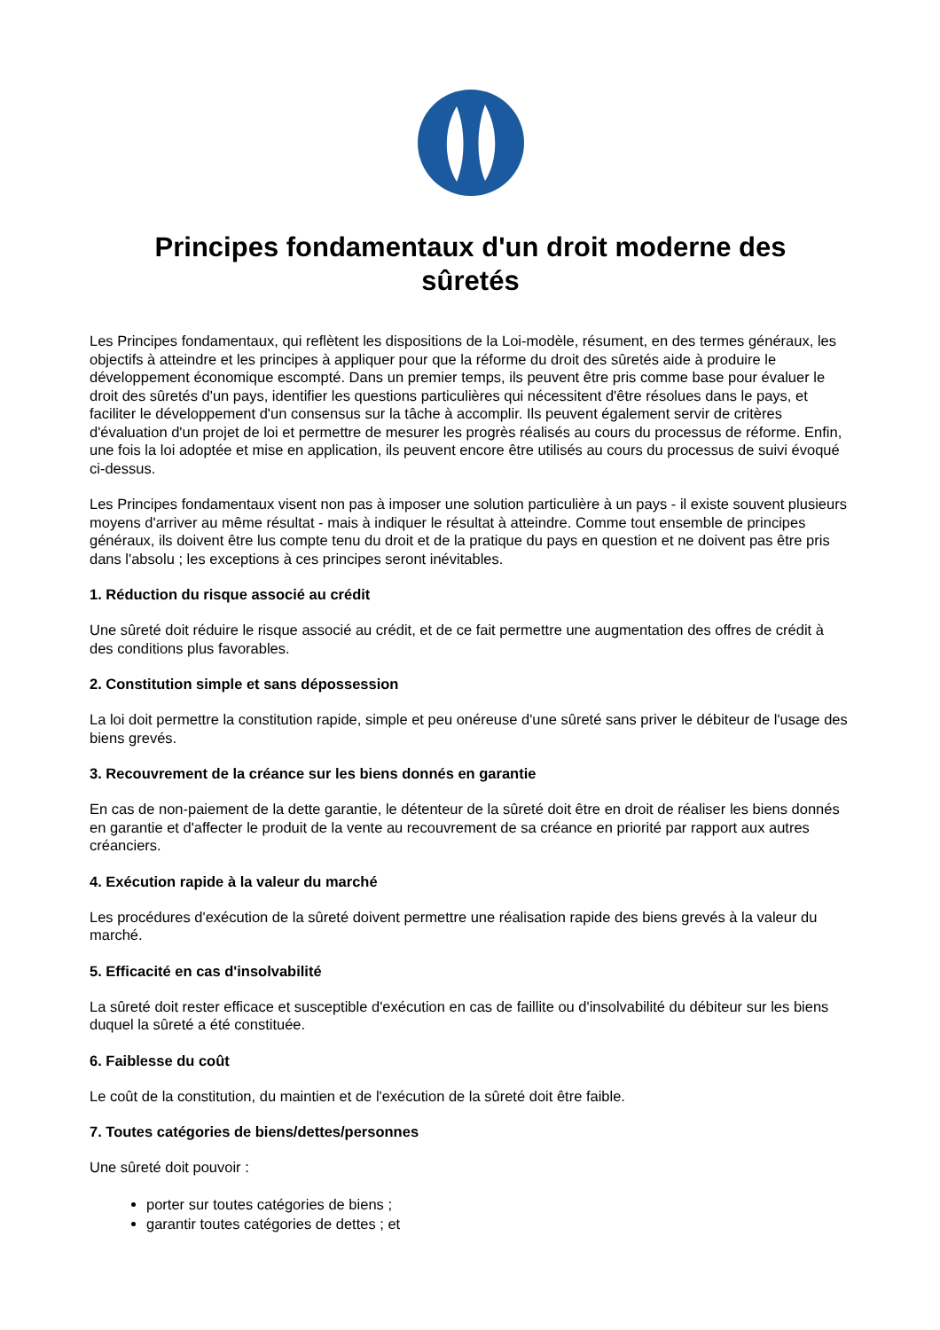Principes fondamentaux d'un droit moderne des sûretés
Les Principes fondamentaux, qui reflètent les dispositions de la Loi-modèle, résument, en des termes généraux, les objectifs à atteindre et les principes à appliquer pour que la réforme du droit des sûretés aide à produire le développement économique escompté. Dans un premier temps, ils peuvent être pris comme base pour évaluer le droit des sûretés d'un pays, identifier les questions particulières qui nécessitent d'être résolues dans le pays, et faciliter le développement d'un consensus sur la tâche à accomplir. Ils peuvent également servir de critères d'évaluation d'un projet de loi et permettre de mesurer les progrès réalisés au cours du processus de réforme. Enfin, une fois la loi adoptée et mise en application, ils peuvent encore être utilisés au cours du processus de suivi évoqué ci-dessus.
Les Principes fondamentaux visent non pas à imposer une solution particulière à un pays - il existe souvent plusieurs moyens d'arriver au même résultat - mais à indiquer le résultat à atteindre. Comme tout ensemble de principes généraux, ils doivent être lus compte tenu du droit et de la pratique du pays en question et ne doivent pas être pris dans l'absolu ; les exceptions à ces principes seront inévitables.
1. Réduction du risque associé au crédit
Une sûreté doit réduire le risque associé au crédit, et de ce fait permettre une augmentation des offres de crédit à des conditions plus favorables.
2. Constitution simple et sans dépossession
La loi doit permettre la constitution rapide, simple et peu onéreuse d'une sûreté sans priver le débiteur de l'usage des biens grevés.
3. Recouvrement de la créance sur les biens donnés en garantie
En cas de non-paiement de la dette garantie, le détenteur de la sûreté doit être en droit de réaliser les biens donnés en garantie et d'affecter le produit de la vente au recouvrement de sa créance en priorité par rapport aux autres créanciers.
4. Exécution rapide à la valeur du marché
Les procédures d'exécution de la sûreté doivent permettre une réalisation rapide des biens grevés à la valeur du marché.
5. Efficacité en cas d'insolvabilité
La sûreté doit rester efficace et susceptible d'exécution en cas de faillite ou d'insolvabilité du débiteur sur les biens duquel la sûreté a été constituée.
6. Faiblesse du coût
Le coût de la constitution, du maintien et de l'exécution de la sûreté doit être faible.
7. Toutes catégories de biens/dettes/personnes
Une sûreté doit pouvoir :
porter sur toutes catégories de biens ;
garantir toutes catégories de dettes ; et